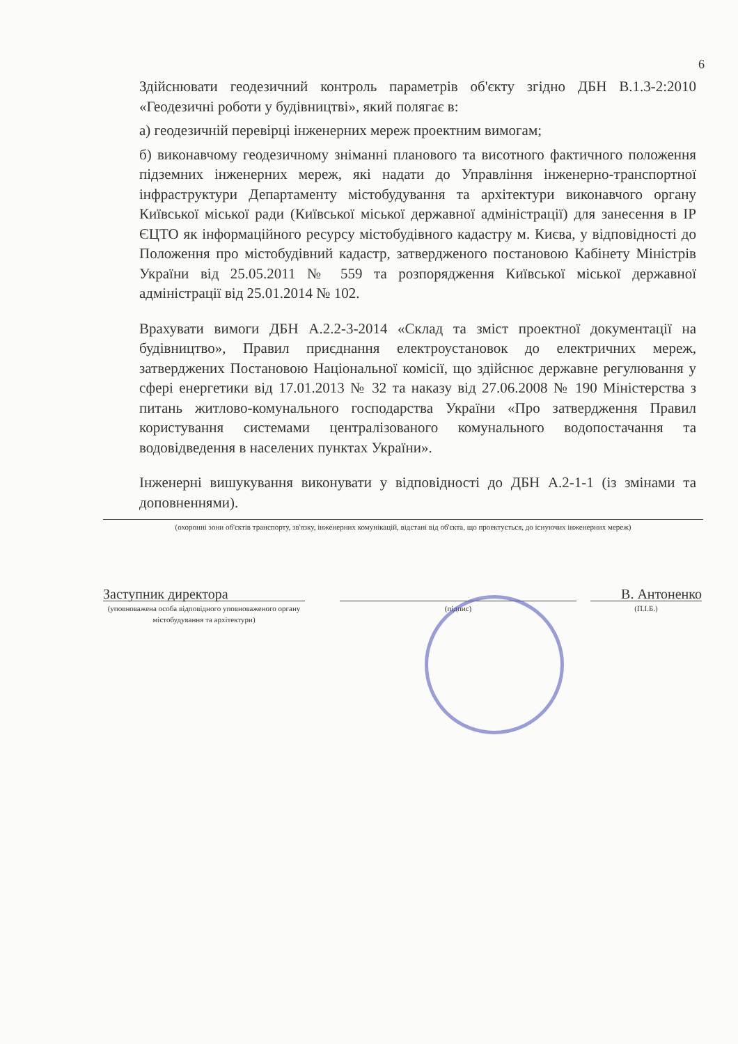6
Здійснювати геодезичний контроль параметрів об'єкту згідно ДБН В.1.3-2:2010 «Геодезичні роботи у будівництві», який полягає в:
а) геодезичній перевірці інженерних мереж проектним вимогам;
б) виконавчому геодезичному зніманні планового та висотного фактичного положення підземних інженерних мереж, які надати до Управління інженерно-транспортної інфраструктури Департаменту містобудування та архітектури виконавчого органу Київської міської ради (Київської міської державної адміністрації) для занесення в ІР ЄЦТО як інформаційного ресурсу містобудівного кадастру м. Києва, у відповідності до Положення про містобудівний кадастр, затвердженого постановою Кабінету Міністрів України від 25.05.2011 № 559 та розпорядження Київської міської державної адміністрації від 25.01.2014 № 102.
Врахувати вимоги ДБН А.2.2-3-2014 «Склад та зміст проектної документації на будівництво», Правил приєднання електроустановок до електричних мереж, затверджених Постановою Національної комісії, що здійснює державне регулювання у сфері енергетики від 17.01.2013 № 32 та наказу від 27.06.2008 № 190 Міністерства з питань житлово-комунального господарства України «Про затвердження Правил користування системами централізованого комунального водопостачання та водовідведення в населених пунктах України».
Інженерні вишукування виконувати у відповідності до ДБН А.2-1-1 (із змінами та доповненнями).
(охоронні зони об'єктів транспорту, зв'язку, інженерних комунікацій, відстані від об'єкта, що проектується, до існуючих інженерних мереж)
Заступник директора
(уповноважена особа відповідного уповноваженого органу містобудування та архітектури)
(підпис)
В. Антоненко
(П.І.Б.)